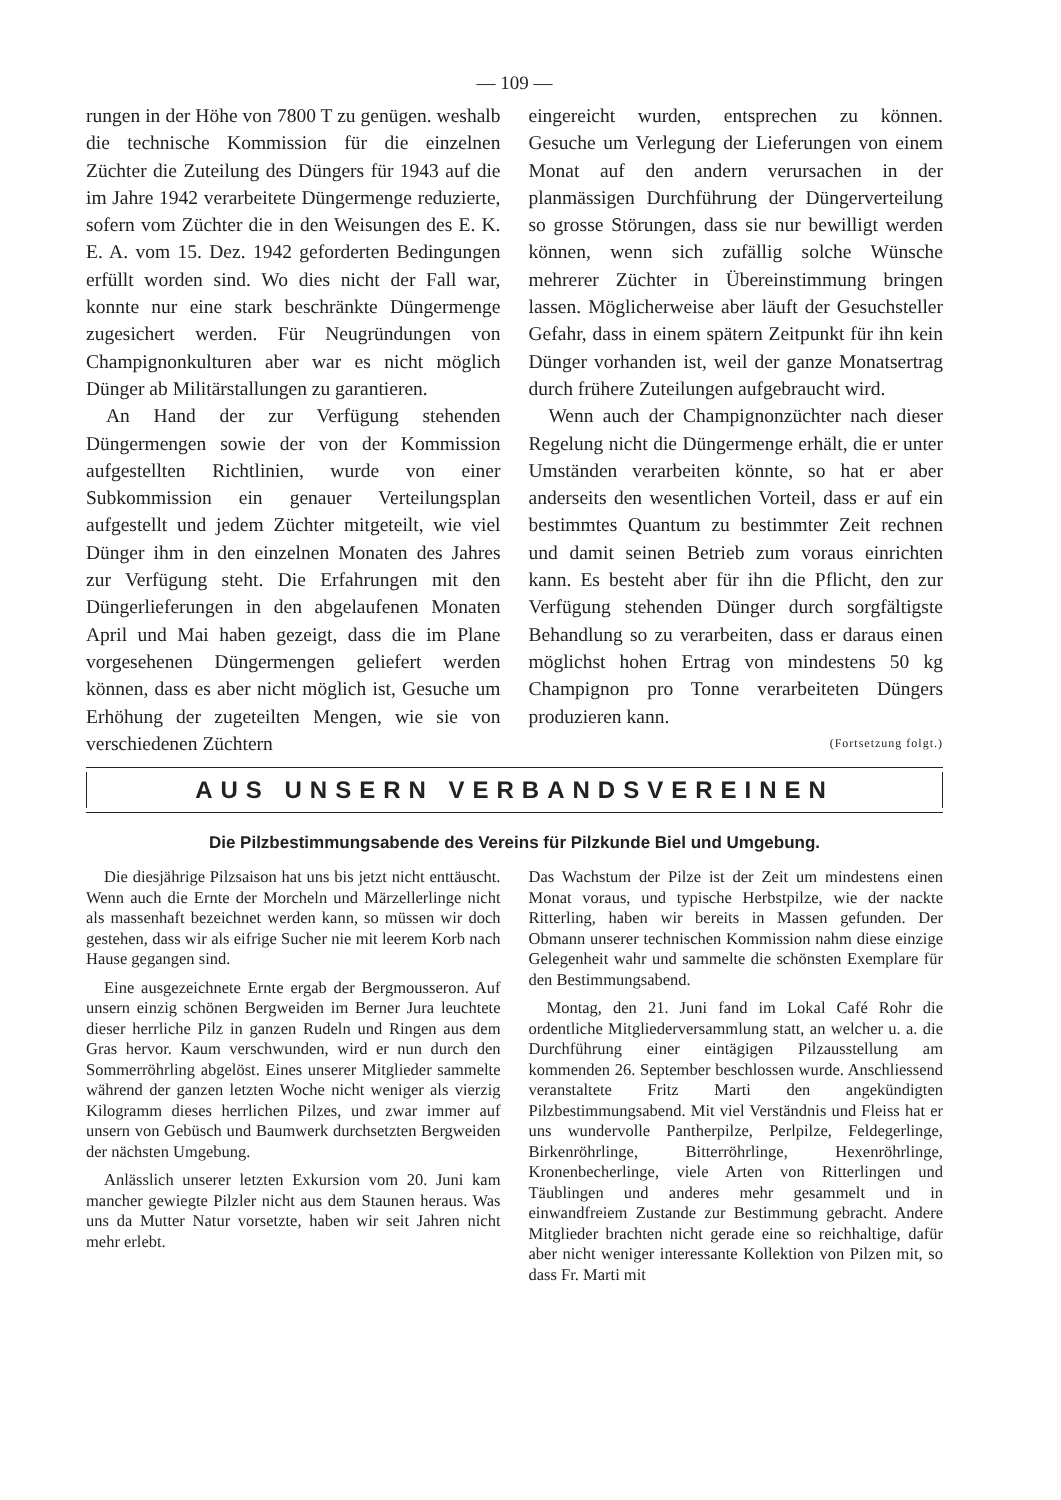— 109 —
rungen in der Höhe von 7800 T zu genügen. weshalb die technische Kommission für die einzelnen Züchter die Zuteilung des Düngers für 1943 auf die im Jahre 1942 verarbeitete Düngermenge reduzierte, sofern vom Züchter die in den Weisungen des E. K. E. A. vom 15. Dez. 1942 geforderten Bedingungen erfüllt worden sind. Wo dies nicht der Fall war, konnte nur eine stark beschränkte Düngermenge zugesichert werden. Für Neugründungen von Champignonkulturen aber war es nicht möglich Dünger ab Militärstallungen zu garantieren.
An Hand der zur Verfügung stehenden Düngermengen sowie der von der Kommission aufgestellten Richtlinien, wurde von einer Subkommission ein genauer Verteilungsplan aufgestellt und jedem Züchter mitgeteilt, wie viel Dünger ihm in den einzelnen Monaten des Jahres zur Verfügung steht. Die Erfahrungen mit den Düngerlieferungen in den abgelaufenen Monaten April und Mai haben gezeigt, dass die im Plane vorgesehenen Düngermengen geliefert werden können, dass es aber nicht möglich ist, Gesuche um Erhöhung der zugeteilten Mengen, wie sie von verschiedenen Züchtern
eingereicht wurden, entsprechen zu können. Gesuche um Verlegung der Lieferungen von einem Monat auf den andern verursachen in der planmässigen Durchführung der Düngerverteilung so grosse Störungen, dass sie nur bewilligt werden können, wenn sich zufällig solche Wünsche mehrerer Züchter in Übereinstimmung bringen lassen. Möglicherweise aber läuft der Gesuchsteller Gefahr, dass in einem spätern Zeitpunkt für ihn kein Dünger vorhanden ist, weil der ganze Monatsertrag durch frühere Zuteilungen aufgebraucht wird.
Wenn auch der Champignonzüchter nach dieser Regelung nicht die Düngermenge erhält, die er unter Umständen verarbeiten könnte, so hat er aber anderseits den wesentlichen Vorteil, dass er auf ein bestimmtes Quantum zu bestimmter Zeit rechnen und damit seinen Betrieb zum voraus einrichten kann. Es besteht aber für ihn die Pflicht, den zur Verfügung stehenden Dünger durch sorgfältigste Behandlung so zu verarbeiten, dass er daraus einen möglichst hohen Ertrag von mindestens 50 kg Champignon pro Tonne verarbeiteten Düngers produzieren kann.
(Fortsetzung folgt.)
AUS UNSERN VERBANDSVEREINEN
Die Pilzbestimmungsabende des Vereins für Pilzkunde Biel und Umgebung.
Die diesjährige Pilzsaison hat uns bis jetzt nicht enttäuscht. Wenn auch die Ernte der Morcheln und Märzellerlinge nicht als massenhaft bezeichnet werden kann, so müssen wir doch gestehen, dass wir als eifrige Sucher nie mit leerem Korb nach Hause gegangen sind.
Eine ausgezeichnete Ernte ergab der Bergmousseron. Auf unsern einzig schönen Bergweiden im Berner Jura leuchtete dieser herrliche Pilz in ganzen Rudeln und Ringen aus dem Gras hervor. Kaum verschwunden, wird er nun durch den Sommerröhrling abgelöst. Eines unserer Mitglieder sammelte während der ganzen letzten Woche nicht weniger als vierzig Kilogramm dieses herrlichen Pilzes, und zwar immer auf unsern von Gebüsch und Baumwerk durchsetzten Bergweiden der nächsten Umgebung.
Anlässlich unserer letzten Exkursion vom 20. Juni kam mancher gewiegte Pilzler nicht aus dem Staunen heraus. Was uns da Mutter Natur vorsetzte, haben wir seit Jahren nicht mehr erlebt.
Das Wachstum der Pilze ist der Zeit um mindestens einen Monat voraus, und typische Herbstpilze, wie der nackte Ritterling, haben wir bereits in Massen gefunden. Der Obmann unserer technischen Kommission nahm diese einzige Gelegenheit wahr und sammelte die schönsten Exemplare für den Bestimmungsabend.
Montag, den 21. Juni fand im Lokal Café Rohr die ordentliche Mitgliederversammlung statt, an welcher u. a. die Durchführung einer eintägigen Pilzausstellung am kommenden 26. September beschlossen wurde. Anschliessend veranstaltete Fritz Marti den angekündigten Pilzbestimmungsabend. Mit viel Verständnis und Fleiss hat er uns wundervolle Pantherpilze, Perlpilze, Feldegerlinge, Birkenröhrlinge, Bitterröhrlinge, Hexenröhrlinge, Kronenbecherlinge, viele Arten von Ritterlingen und Täublingen und anderes mehr gesammelt und in einwandfreiem Zustande zur Bestimmung gebracht. Andere Mitglieder brachten nicht gerade eine so reichhaltige, dafür aber nicht weniger interessante Kollektion von Pilzen mit, so dass Fr. Marti mit